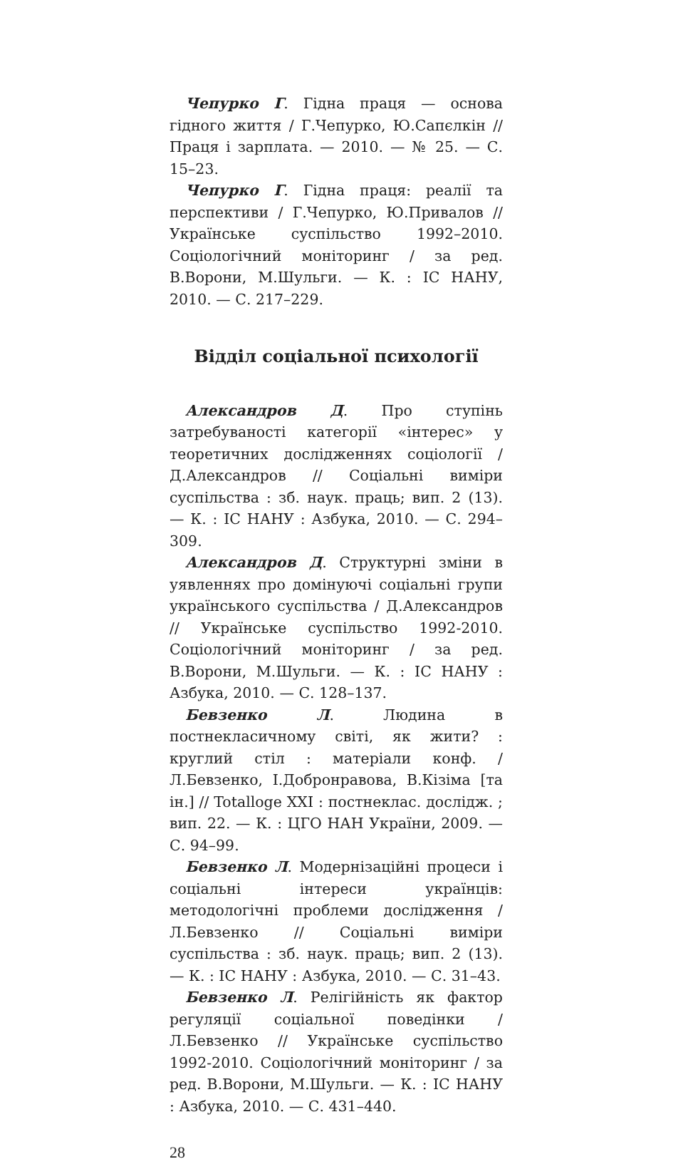Чепурко Г. Гідна праця — основа гідного життя / Г.Чепурко, Ю.Сапєлкін // Праця і зарплата. — 2010. — № 25. — С. 15–23.
Чепурко Г. Гідна праця: реалії та перспективи / Г.Чепурко, Ю.Привалов // Українське суспільство 1992–2010. Соціологічний моніторинг / за ред. В.Ворони, М.Шульги. — К. : ІС НАНУ, 2010. — С. 217–229.
Відділ соціальної психології
Александров Д. Про ступінь затребуваності категорії «інтерес» у теоретичних дослідженнях соціології / Д.Александров // Соціальні виміри суспільства : зб. наук. праць; вип. 2 (13). — К. : ІС НАНУ : Азбука, 2010. — С. 294–309.
Александров Д. Структурні зміни в уявленнях про домінуючі соціальні групи українського суспільства / Д.Александров // Українське суспільство 1992-2010. Соціологічний моніторинг / за ред. В.Ворони, М.Шульги. — К. : ІС НАНУ : Азбука, 2010. — С. 128–137.
Бевзенко Л. Людина в постнекласичному світі, як жити? : круглий стіл : матеріали конф. / Л.Бевзенко, І.Добронравова, В.Кізіма [та ін.] // Totalloge XXI : постнеклас. дослідж. ; вип. 22. — К. : ЦГО НАН України, 2009. — С. 94–99.
Бевзенко Л. Модернізаційні процеси і соціальні інтереси українців: методологічні проблеми дослідження / Л.Бевзенко // Соціальні виміри суспільства : зб. наук. праць; вип. 2 (13). — К. : ІС НАНУ : Азбука, 2010. — С. 31–43.
Бевзенко Л. Релігійність як фактор регуляції соціальної поведінки / Л.Бевзенко // Українське суспільство 1992-2010. Соціологічний моніторинг / за ред. В.Ворони, М.Шульги. — К. : ІС НАНУ : Азбука, 2010. — С. 431–440.
28